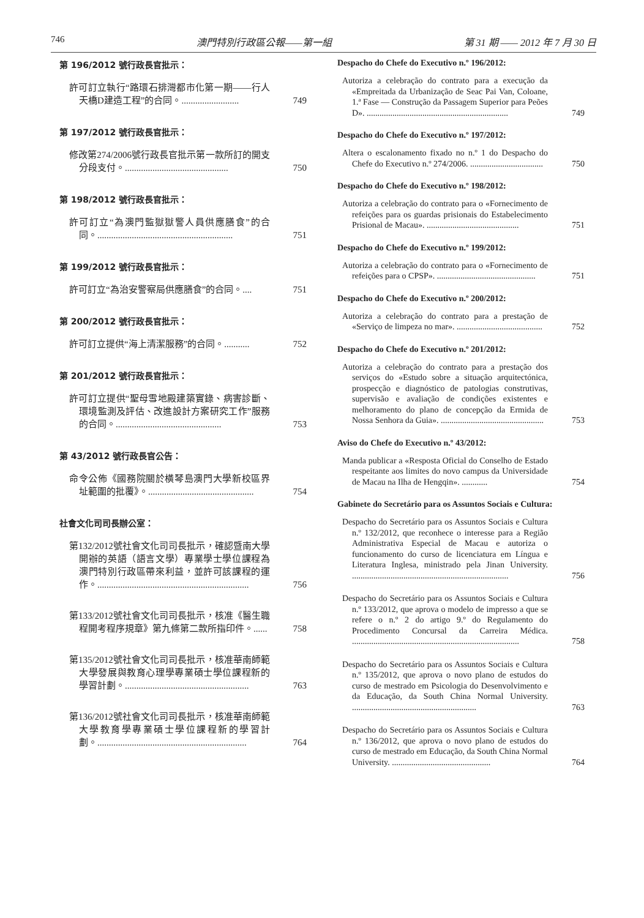746 澳門特別行政區公報——第一組 第 31 期 —— 2012 年 7 月 30 日
第 196/2012 號行政長官批示：
許可訂立執行“路環石排灣都市化第一期——行人天橋D建造工程”的合同。.........................
749
第 197/2012 號行政長官批示：
修改第274/2006號行政長官批示第一款所訂的開支分段支付。.............................................
750
第 198/2012 號行政長官批示：
許可訂立“為澳門監獄獄警人員供應膳食”的合同。...........................................................
751
第 199/2012 號行政長官批示：
許可訂立“為治安警察局供應膳食”的合同。....
751
第 200/2012 號行政長官批示：
許可訂立提供“海上清潔服務”的合同。...........
752
第 201/2012 號行政長官批示：
許可訂立提供“聖母雪地殿建築實錄、病害診斷、環境監測及評估、改進設計方案研究工作”服務的合同。..............................................
753
第 43/2012 號行政長官公告：
命令公佈《國務院關於橫琴島澳門大學新校區界址範圍的批覆》。..............................................
754
社會文化司司長辦公室：
第132/2012號社會文化司司長批示，確認暨南大學開辦的英語（語言文學）專業學士學位課程為澳門特別行政區帶來利益，並許可該課程的運作。..................................................................
756
第133/2012號社會文化司司長批示，核准《醫生職程開考程序規章》第九條第二款所指印件。......
758
第135/2012號社會文化司司長批示，核准華南師範大學發展與教育心理學專業碩士學位課程新的學習計劃。......................................................
763
第136/2012號社會文化司司長批示，核准華南師範大學教育學專業碩士學位課程新的學習計劃。.................................................................
764
Despacho do Chefe do Executivo n.º 196/2012:
Autoriza a celebração do contrato para a execução da «Empreitada da Urbanização de Seac Pai Van, Coloane, 1.ª Fase — Construção da Passagem Superior para Peões D». ..................................................................
749
Despacho do Chefe do Executivo n.º 197/2012:
Altera o escalonamento fixado no n.º 1 do Despacho do Chefe do Executivo n.º 274/2006. ..................................
750
Despacho do Chefe do Executivo n.º 198/2012:
Autoriza a celebração do contrato para o «Fornecimento de refeições para os guardas prisionais do Estabelecimento Prisional de Macau». ...........................................
751
Despacho do Chefe do Executivo n.º 199/2012:
Autoriza a celebração do contrato para o «Fornecimento de refeições para o CPSP». ..............................................
751
Despacho do Chefe do Executivo n.º 200/2012:
Autoriza a celebração do contrato para a prestação de «Serviço de limpeza no mar». ........................................
752
Despacho do Chefe do Executivo n.º 201/2012:
Autoriza a celebração do contrato para a prestação dos serviços do «Estudo sobre a situação arquitectónica, prospecção e diagnóstico de patologias construtivas, supervisão e avaliação de condições existentes e melhoramento do plano de concepção da Ermida de Nossa Senhora da Guia». ................................................
753
Aviso do Chefe do Executivo n.º 43/2012:
Manda publicar a «Resposta Oficial do Conselho de Estado respeitante aos limites do novo campus da Universidade de Macau na Ilha de Hengqin». ............
754
Gabinete do Secretário para os Assuntos Sociais e Cultura:
Despacho do Secretário para os Assuntos Sociais e Cultura n.º 132/2012, que reconhece o interesse para a Região Administrativa Especial de Macau e autoriza o funcionamento do curso de licenciatura em Língua e Literatura Inglesa, ministrado pela Jinan University. .........................................................................
756
Despacho do Secretário para os Assuntos Sociais e Cultura n.º 133/2012, que aprova o modelo de impresso a que se refere o n.º 2 do artigo 9.º do Regulamento do Procedimento Concursal da Carreira Médica. ..............................................................................
758
Despacho do Secretário para os Assuntos Sociais e Cultura n.º 135/2012, que aprova o novo plano de estudos do curso de mestrado em Psicologia do Desenvolvimento e da Educação, da South China Normal University. ..........................................................
763
Despacho do Secretário para os Assuntos Sociais e Cultura n.º 136/2012, que aprova o novo plano de estudos do curso de mestrado em Educação, da South China Normal University. ..............................................
764